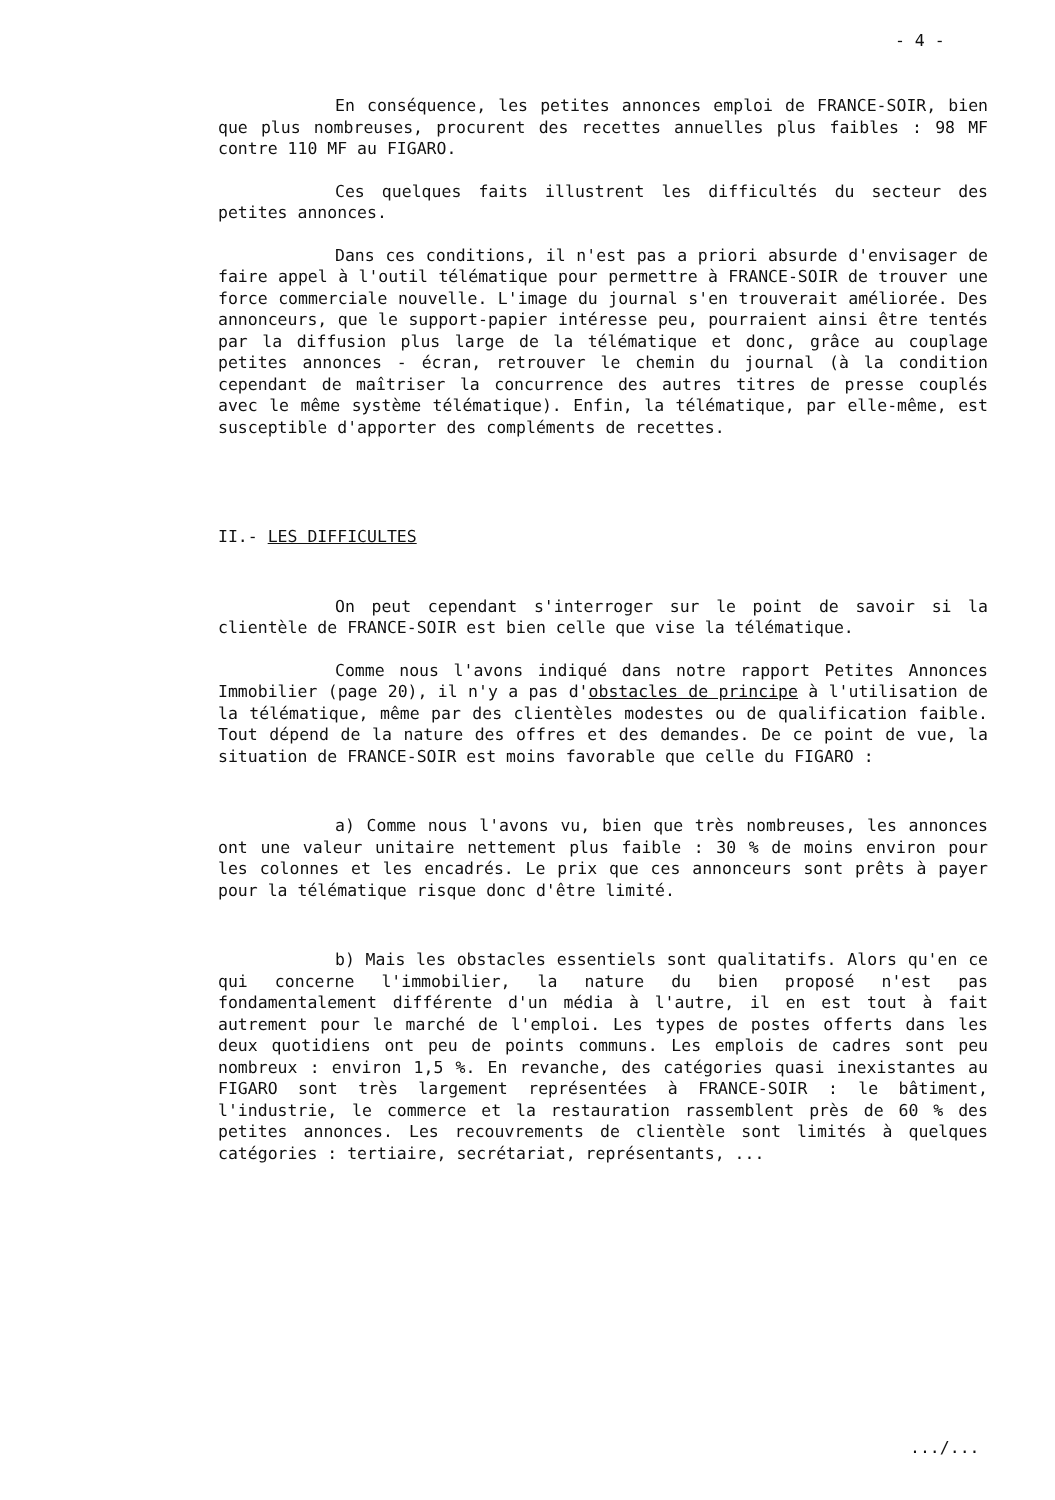- 4 -
En conséquence, les petites annonces emploi de FRANCE-SOIR, bien que plus nombreuses, procurent des recettes annuelles plus faibles : 98 MF contre 110 MF au FIGARO.
Ces quelques faits illustrent les difficultés du secteur des petites annonces.
Dans ces conditions, il n'est pas a priori absurde d'envisager de faire appel à l'outil télématique pour permettre à FRANCE-SOIR de trouver une force commerciale nouvelle. L'image du journal s'en trouverait améliorée. Des annonceurs, que le support-papier intéresse peu, pourraient ainsi être tentés par la diffusion plus large de la télématique et donc, grâce au couplage petites annonces - écran, retrouver le chemin du journal (à la condition cependant de maîtriser la concurrence des autres titres de presse couplés avec le même système télématique). Enfin, la télématique, par elle-même, est susceptible d'apporter des compléments de recettes.
II.- LES DIFFICULTES
On peut cependant s'interroger sur le point de savoir si la clientèle de FRANCE-SOIR est bien celle que vise la télématique.
Comme nous l'avons indiqué dans notre rapport Petites Annonces Immobilier (page 20), il n'y a pas d'obstacles de principe à l'utilisation de la télématique, même par des clientèles modestes ou de qualification faible. Tout dépend de la nature des offres et des demandes. De ce point de vue, la situation de FRANCE-SOIR est moins favorable que celle du FIGARO :
a) Comme nous l'avons vu, bien que très nombreuses, les annonces ont une valeur unitaire nettement plus faible : 30 % de moins environ pour les colonnes et les encadrés. Le prix que ces annonceurs sont prêts à payer pour la télématique risque donc d'être limité.
b) Mais les obstacles essentiels sont qualitatifs. Alors qu'en ce qui concerne l'immobilier, la nature du bien proposé n'est pas fondamentalement différente d'un média à l'autre, il en est tout à fait autrement pour le marché de l'emploi. Les types de postes offerts dans les deux quotidiens ont peu de points communs. Les emplois de cadres sont peu nombreux : environ 1,5 %. En revanche, des catégories quasi inexistantes au FIGARO sont très largement représentées à FRANCE-SOIR : le bâtiment, l'industrie, le commerce et la restauration rassemblent près de 60 % des petites annonces. Les recouvrements de clientèle sont limités à quelques catégories : tertiaire, secrétariat, représentants, ...
.../...